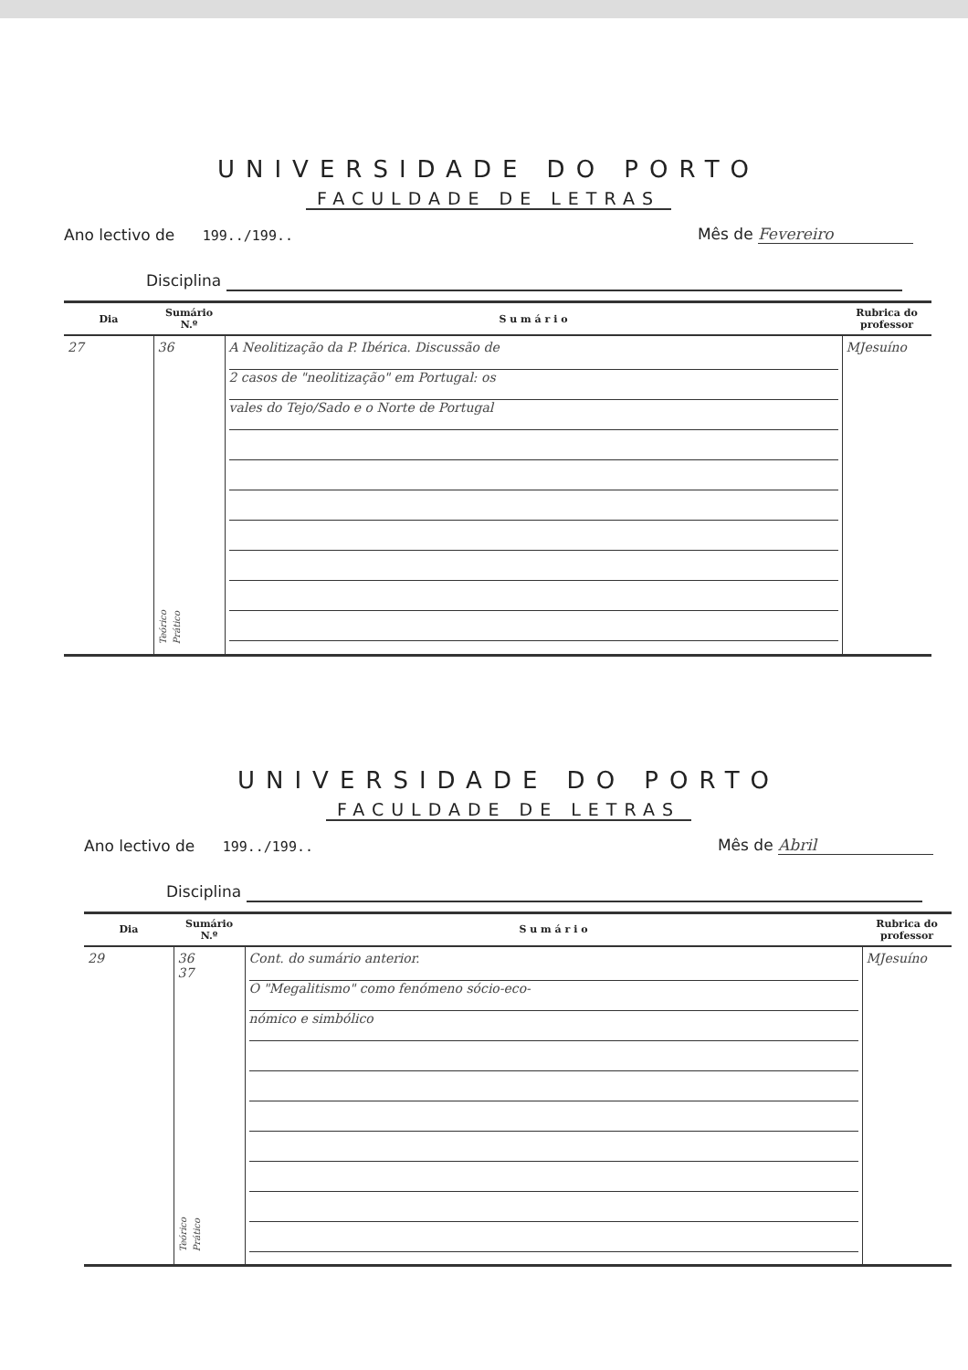UNIVERSIDADE DO PORTO
FACULDADE DE LETRAS
Ano lectivo de 199../199..
Mês de Fevereiro
Disciplina
| Dia | Sumário N.º | S u m á r i o | Rubrica do professor |
| --- | --- | --- | --- |
| 27 | 36 Teórico Prático | A Neolitização da P. Ibérica. Discussão de 2 casos de "neolitização" em Portugal: os vales do Tejo/Sado e o Norte de Portugal | MJesuíno |
UNIVERSIDADE DO PORTO
FACULDADE DE LETRAS
Ano lectivo de 199../199..
Mês de Abril
Disciplina
| Dia | Sumário N.º | S u m á r i o | Rubrica do professor |
| --- | --- | --- | --- |
| 29 | 36 37 Teórico Prático | Cont. do sumário anterior. O "Megalitismo" como fenómeno sócio-eco- nómico e simbólico | MJesuíno |